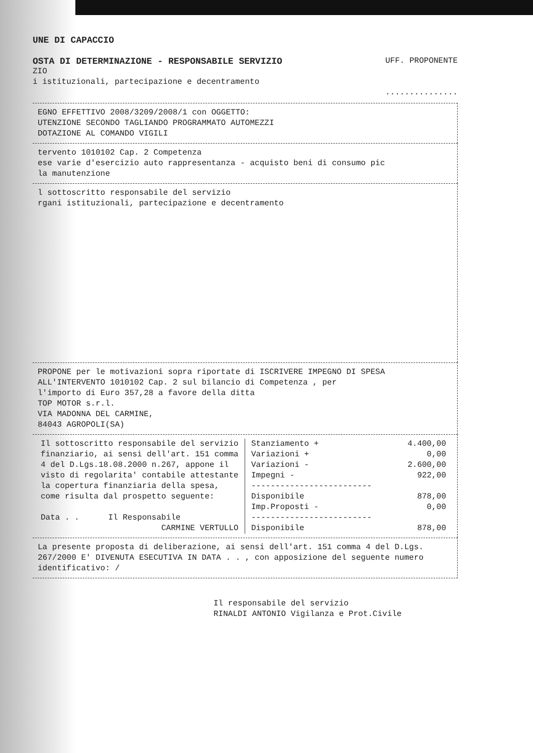UNE DI CAPACCIO
OSTA DI DETERMINAZIONE - RESPONSABILE SERVIZIO UFF. PROPONENTE
ZIO
i istituzionali, partecipazione e decentramento
...............
EGNO EFFETTIVO 2008/3209/2008/1 con OGGETTO:
UTENZIONE SECONDO TAGLIANDO PROGRAMMATO AUTOMEZZI
DOTAZIONE AL COMANDO VIGILI
tervento 1010102 Cap. 2 Competenza
ese varie d'esercizio auto rappresentanza - acquisto beni di consumo pic
la manutenzione
l sottoscritto responsabile del servizio
rgani istituzionali, partecipazione e decentramento
PROPONE per le motivazioni sopra riportate di ISCRIVERE IMPEGNO DI SPESA
ALL'INTERVENTO 1010102 Cap. 2 sul bilancio di Competenza , per
l'importo di Euro 357,28 a favore della ditta
TOP MOTOR s.r.l.
VIA MADONNA DEL CARMINE,
84043 AGROPOLI(SA)
| Il sottoscritto responsabile del servizio finanziario, ai sensi dell'art. 151 comma 4 del D.Lgs.18.08.2000 n.267, appone il visto di regolarita' contabile attestante la copertura finanziaria della spesa, come risulta dal prospetto seguente: Data . . Il Responsabile CARMINE VERTULLO | / Stanziamento + / 4.400,00 / / Variazioni + / 0,00 / / Variazioni - / 2.600,00 / / Impegni - / 922,00 / / ------------------------- / / / Disponibile / 878,00 / / Imp.Proposti - / 0,00 / / ------------------------- / / / Disponibile / 878,00 / |
La presente proposta di deliberazione, ai sensi dell'art. 151 comma 4 del D.Lgs. 267/2000 E' DIVENUTA ESECUTIVA IN DATA . . , con apposizione del seguente numero identificativo: /
Il responsabile del servizio
RINALDI ANTONIO Vigilanza e Prot.Civile